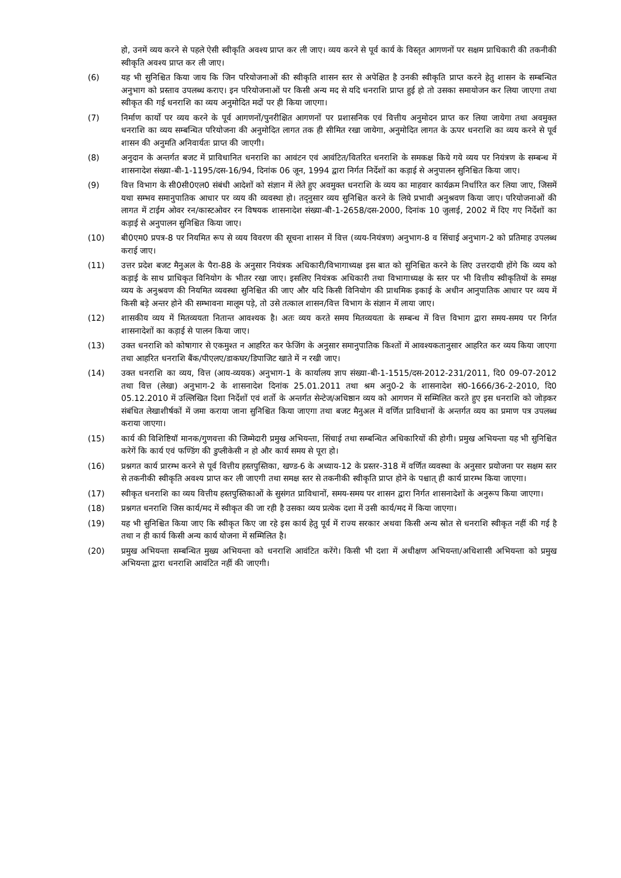हो, उनमें व्यय करने से पहले ऐसी स्वीकृति अवश्य प्राप्त कर ली जाए। व्यय करने से पूर्व कार्य के विस्तृत आगणनों पर सक्षम प्राधिकारी की तकनीकी स्वीकृति अवश्य प्राप्त कर ली जाए।
(6) यह भी सुनिश्चित किया जाय कि जिन परियोजनाओं की स्वीकृति शासन स्तर से अपेक्षित है उनकी स्वीकृति प्राप्त करने हेतु शासन के सम्बन्धित अनुभाग को प्रस्ताव उपलब्ध कराए। इन परियोजनाओं पर किसी अन्य मद से यदि धनराशि प्राप्त हुई हो तो उसका समायोजन कर लिया जाएगा तथा स्वीकृत की गई धनराशि का व्यय अनुमोदित मदों पर ही किया जाएगा।
(7) निर्माण कार्यो पर व्यय करने के पूर्व आगणनों/पुनरीक्षित आगणनों पर प्रशासनिक एवं वित्तीय अनुमोदन प्राप्त कर लिया जायेगा तथा अवमुक्त धनराशि का व्यय सम्बन्धित परियोजना की अनुमोदित लागत तक ही सीमित रखा जायेगा, अनुमोदित लागत के ऊपर धनराशि का व्यय करने से पूर्व शासन की अनुमति अनिवार्यतः प्राप्त की जाएगी।
(8) अनुदान के अन्तर्गत बजट में प्राविधानित धनराशि का आवंटन एवं आवंटित/वितरित धनराशि के समकक्ष किये गये व्यय पर नियंत्रण के सम्बन्ध में शासनादेश संख्या-बी-1-1195/दस-16/94, दिनांक 06 जून, 1994 द्वारा निर्गत निर्देशों का कड़ाई से अनुपालन सुनिश्चित किया जाए।
(9) वित्त विभाग के सी0सी0एल0 संबंधी आदेशों को संज्ञान में लेते हुए अवमुक्त धनराशि के व्यय का माहवार कार्यक्रम निर्धारित कर लिया जाए, जिसमें यथा सम्भव समानुपातिक आधार पर व्यय की व्यवस्था हो। तद्नुसार व्यय सुनिश्चित करने के लिये प्रभावी अनुश्रवण किया जाए। परियोजनाओं की लागत में टाईम ओवर रन/कास्टओवर रन विषयक शासनादेश संख्या-बी-1-2658/दस-2000, दिनांक 10 जुलाई, 2002 में दिए गए निर्देशों का कड़ाई से अनुपालन सुनिश्चित किया जाए।
(10) बी0एम0 प्रपत्र-8 पर नियमित रूप से व्यय विवरण की सूचना शासन में वित्त (व्यय-नियंत्रण) अनुभाग-8 व सिंचाई अनुभाग-2 को प्रतिमाह उपलब्ध कराई जाए।
(11) उत्तर प्रदेश बजट मैनुअल के पैरा-88 के अनुसार नियंत्रक अधिकारी/विभागाध्यक्ष इस बात को सुनिश्चित करने के लिए उत्तरदायी होंगे कि व्यय को कड़ाई के साथ प्राधिकृत विनियोग के भीतर रखा जाए। इसलिए नियंत्रक अधिकारी तथा विभागाध्यक्ष के स्तर पर भी वित्तीय स्वीकृतियों के समक्ष व्यय के अनुश्रवण की नियमित व्यवस्था सुनिश्चित की जाए और यदि किसी विनियोग की प्राथमिक इकाई के अधीन आनुपातिक आधार पर व्यय में किसी बड़े अन्तर होने की सम्भावना मालूम पड़े, तो उसे तत्काल शासन/वित्त विभाग के संज्ञान में लाया जाए।
(12) शासकीय व्यय में मितव्ययता नितान्त आवश्यक है। अतः व्यय करते समय मितव्ययता के सम्बन्ध में वित्त विभाग द्वारा समय-समय पर निर्गत शासनादेशों का कड़ाई से पालन किया जाए।
(13) उक्त धनराशि को कोषागार से एकमुश्त न आहरित कर फेजिंग के अनुसार समानुपातिक किश्तों में आवश्यकतानुसार आहरित कर व्यय किया जाएगा तथा आहरित धनराशि बैंक/पीएलए/डाकघर/डिपाजिट खाते में न रखी जाए।
(14) उक्त धनराशि का व्यय, वित्त (आय-व्ययक) अनुभाग-1 के कार्यालय ज्ञाप संख्या-बी-1-1515/दस-2012-231/2011, दि0 09-07-2012 तथा वित्त (लेखा) अनुभाग-2 के शासनादेश दिनांक 25.01.2011 तथा श्रम अनु0-2 के शासनादेश सं0-1666/36-2-2010, दि0 05.12.2010 में उल्लिखित दिशा निर्देशों एवं शर्तो के अन्तर्गत सेन्टेज/अधिष्ठान व्यय को आगणन में सम्मिलित करते हुए इस धनराशि को जोड़कर संबंधित लेखाशीर्षकों में जमा कराया जाना सुनिश्चित किया जाएगा तथा बजट मैनुअल में वर्णित प्राविधानों के अन्तर्गत व्यय का प्रमाण पत्र उपलब्ध कराया जाएगा।
(15) कार्य की विशिष्टियॉ मानक/गुणवत्ता की जिम्मेदारी प्रमुख अभियन्ता, सिंचाई तथा सम्बन्धित अधिकारियों की होगी। प्रमुख अभियन्ता यह भी सुनिश्चित करेगें कि कार्य एवं फण्डिंग की डुप्लीकेसी न हो और कार्य समय से पूरा हो।
(16) प्रश्नगत कार्य प्रारम्भ करने से पूर्व वित्तीय हस्तपुस्तिका, खण्ड-6 के अध्याय-12 के प्रस्तर-318 में वर्णित व्यवस्था के अनुसार प्रयोजना पर सक्षम स्तर से तकनीकी स्वीकृति अवश्य प्राप्त कर ली जाएगी तथा समक्ष स्तर से तकनीकी स्वीकृति प्राप्त होने के पश्चात् ही कार्य प्रारम्भ किया जाएगा।
(17) स्वीकृत धनराशि का व्यय वित्तीय हस्तपुस्तिकाओं के सुसंगत प्राविधानों, समय-समय पर शासन द्वारा निर्गत शासनादेशों के अनुरूप किया जाएगा।
(18) प्रश्नगत धनराशि जिस कार्य/मद में स्वीकृत की जा रही है उसका व्यय प्रत्येक दशा में उसी कार्य/मद में किया जाएगा।
(19) यह भी सुनिश्चित किया जाए कि स्वीकृत किए जा रहे इस कार्य हेतु पूर्व में राज्य सरकार अथवा किसी अन्य स्रोत से धनराशि स्वीकृत नहीं की गई है तथा न ही कार्य किसी अन्य कार्य योजना में सम्मिलित है।
(20) प्रमुख अभियन्ता सम्बन्धित मुख्य अभियन्ता को धनराशि आवंटित करेंगे। किसी भी दशा में अधीक्षण अभियन्ता/अधिशासी अभियन्ता को प्रमुख अभियन्ता द्वारा धनराशि आवंटित नहीं की जाएगी।